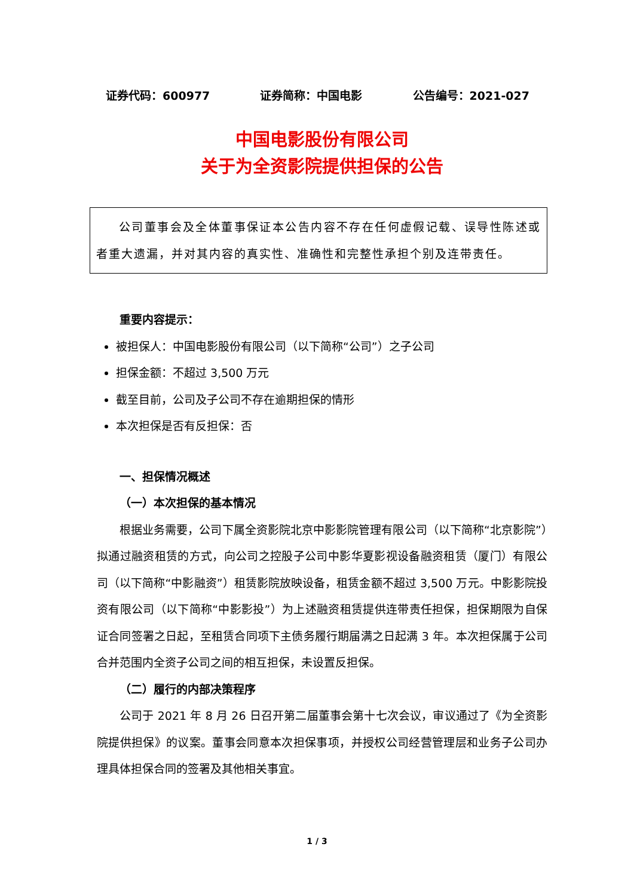证券代码：600977 证券简称：中国电影 公告编号：2021-027
中国电影股份有限公司
关于为全资影院提供担保的公告
公司董事会及全体董事保证本公告内容不存在任何虚假记载、误导性陈述或者重大遗漏，并对其内容的真实性、准确性和完整性承担个别及连带责任。
重要内容提示：
被担保人：中国电影股份有限公司（以下简称“公司”）之子公司
担保金额：不超过 3,500 万元
截至目前，公司及子公司不存在逾期担保的情形
本次担保是否有反担保：否
一、担保情况概述
（一）本次担保的基本情况
根据业务需要，公司下属全资影院北京中影影院管理有限公司（以下简称“北京影院”）拟通过融资租赁的方式，向公司之控股子公司中影华夏影视设备融资租赁（厦门）有限公司（以下简称“中影融资”）租赁影院放映设备，租赁金额不超过 3,500 万元。中影影院投资有限公司（以下简称“中影影投”）为上述融资租赁提供连带责任担保，担保期限为自保证合同签署之日起，至租赁合同项下主债务履行期届满之日起满 3 年。本次担保属于公司合并范围内全资子公司之间的相互担保，未设置反担保。
（二）履行的内部决策程序
公司于 2021 年 8 月 26 日召开第二届董事会第十七次会议，审议通过了《为全资影院提供担保》的议案。董事会同意本次担保事项，并授权公司经营管理层和业务子公司办理具体担保合同的签署及其他相关事宜。
1 / 3